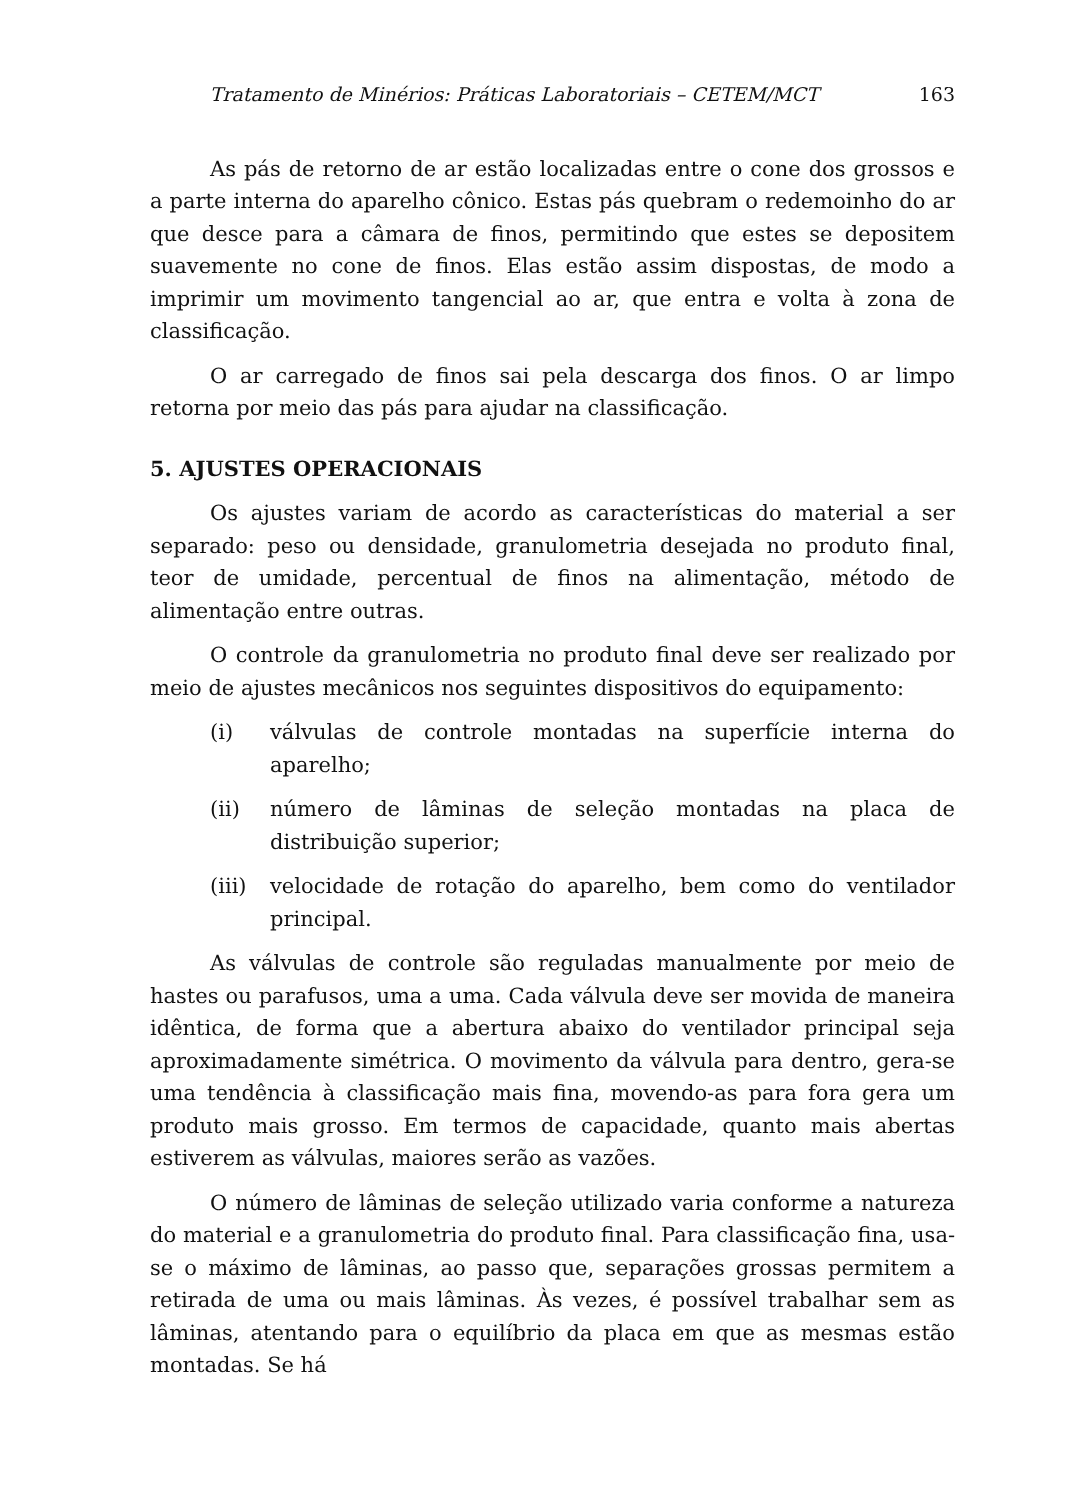Tratamento de Minérios: Práticas Laboratoriais – CETEM/MCT 163
As pás de retorno de ar estão localizadas entre o cone dos grossos e a parte interna do aparelho cônico. Estas pás quebram o redemoinho do ar que desce para a câmara de finos, permitindo que estes se depositem suavemente no cone de finos. Elas estão assim dispostas, de modo a imprimir um movimento tangencial ao ar, que entra e volta à zona de classificação.
O ar carregado de finos sai pela descarga dos finos. O ar limpo retorna por meio das pás para ajudar na classificação.
5. AJUSTES OPERACIONAIS
Os ajustes variam de acordo as características do material a ser separado: peso ou densidade, granulometria desejada no produto final, teor de umidade, percentual de finos na alimentação, método de alimentação entre outras.
O controle da granulometria no produto final deve ser realizado por meio de ajustes mecânicos nos seguintes dispositivos do equipamento:
(i) válvulas de controle montadas na superfície interna do aparelho;
(ii) número de lâminas de seleção montadas na placa de distribuição superior;
(iii) velocidade de rotação do aparelho, bem como do ventilador principal.
As válvulas de controle são reguladas manualmente por meio de hastes ou parafusos, uma a uma. Cada válvula deve ser movida de maneira idêntica, de forma que a abertura abaixo do ventilador principal seja aproximadamente simétrica. O movimento da válvula para dentro, gera-se uma tendência à classificação mais fina, movendo-as para fora gera um produto mais grosso. Em termos de capacidade, quanto mais abertas estiverem as válvulas, maiores serão as vazões.
O número de lâminas de seleção utilizado varia conforme a natureza do material e a granulometria do produto final. Para classificação fina, usa-se o máximo de lâminas, ao passo que, separações grossas permitem a retirada de uma ou mais lâminas. Às vezes, é possível trabalhar sem as lâminas, atentando para o equilíbrio da placa em que as mesmas estão montadas. Se há